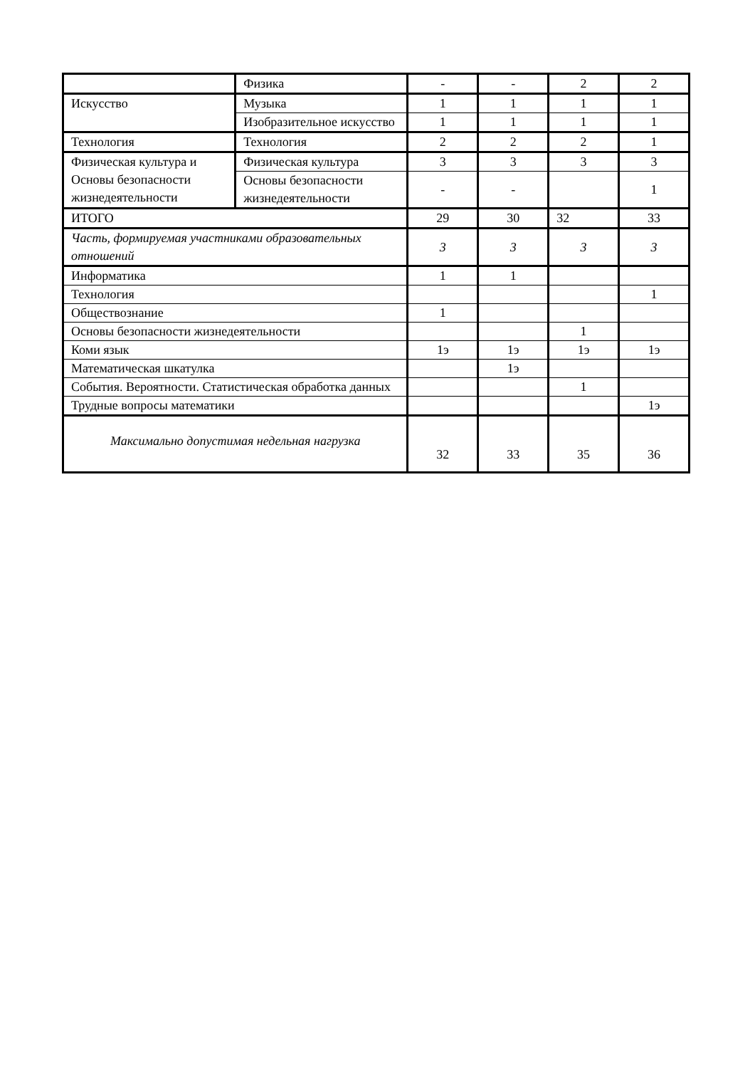| | Физика | - | - | 2 | 2 |
| Искусство | Музыка | 1 | 1 | 1 | 1 |
| | Изобразительное искусство | 1 | 1 | 1 | 1 |
| Технология | Технология | 2 | 2 | 2 | 1 |
| Физическая культура и Основы безопасности жизнедеятельности | Физическая культура | 3 | 3 | 3 | 3 |
| | Основы безопасности жизнедеятельности | - | - | | 1 |
| ИТОГО | | 29 | 30 | 32 | 33 |
| Часть, формируемая участниками образовательных отношений | | 3 | 3 | 3 | 3 |
| Информатика | | 1 | 1 | | |
| Технология | | | | | 1 |
| Обществознание | | 1 | | | |
| Основы безопасности жизнедеятельности | | | | 1 | |
| Коми язык | | 1э | 1э | 1э | 1э |
| Математическая шкатулка | | | 1э | | |
| События. Вероятности. Статистическая обработка данных | | | | 1 | |
| Трудные вопросы математики | | | | | 1э |
| Максимально допустимая недельная нагрузка | | 32 | 33 | 35 | 36 |